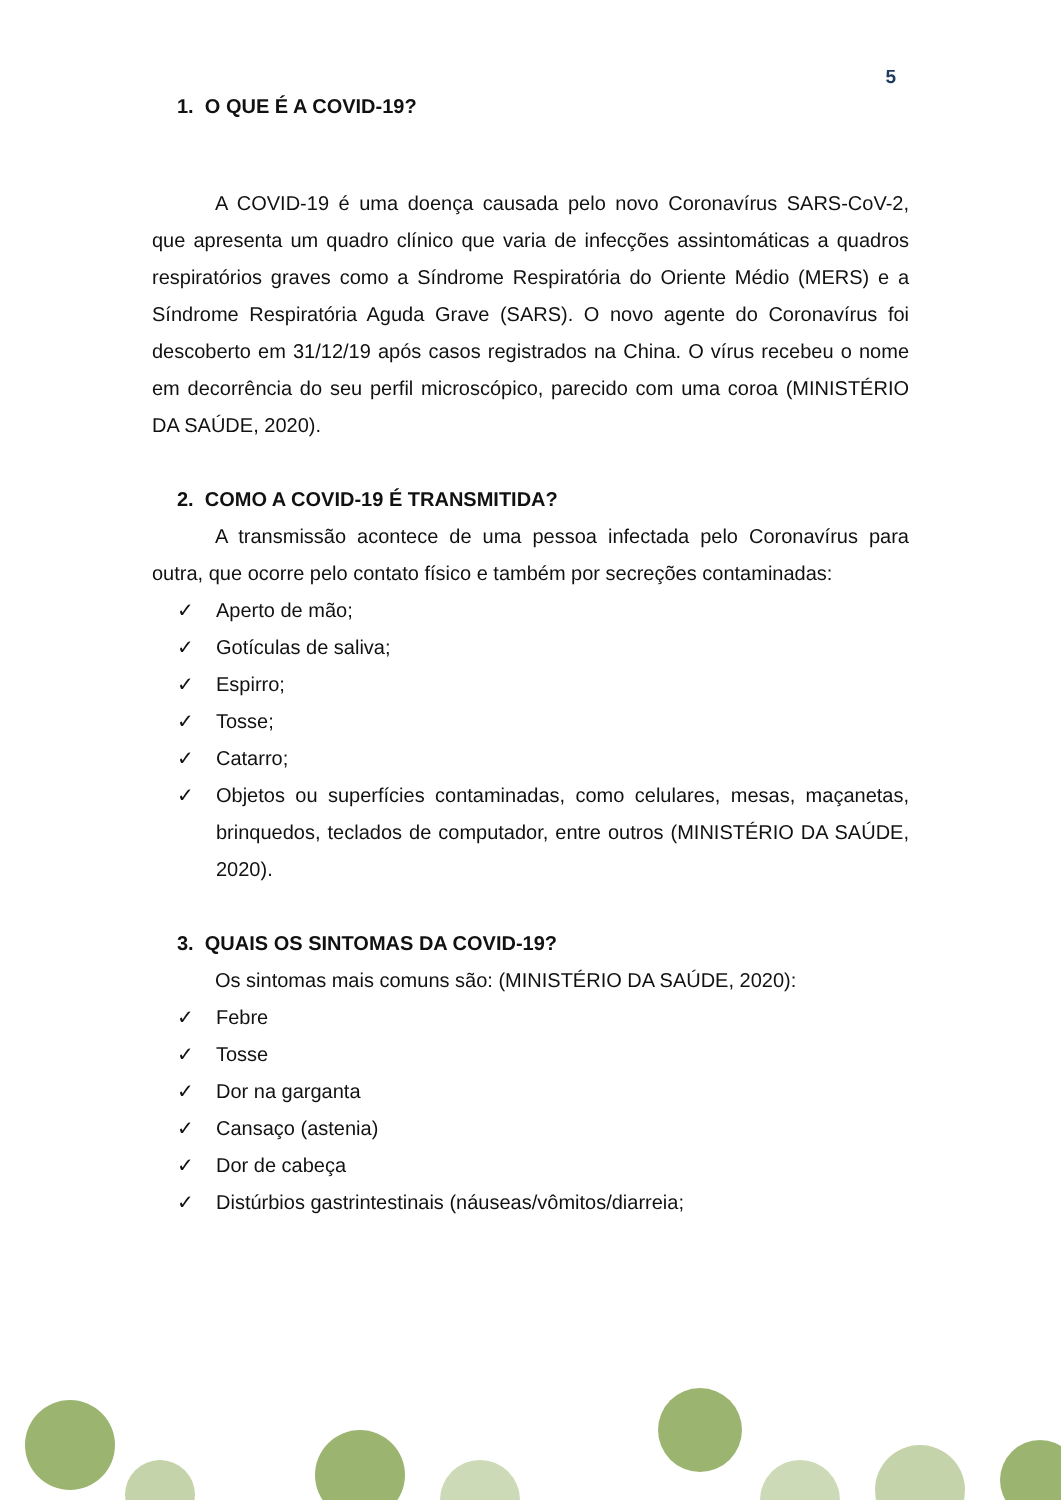5
1. O QUE É A COVID-19?
A COVID-19 é uma doença causada pelo novo Coronavírus SARS-CoV-2, que apresenta um quadro clínico que varia de infecções assintomáticas a quadros respiratórios graves como a Síndrome Respiratória do Oriente Médio (MERS) e a Síndrome Respiratória Aguda Grave (SARS). O novo agente do Coronavírus foi descoberto em 31/12/19 após casos registrados na China. O vírus recebeu o nome em decorrência do seu perfil microscópico, parecido com uma coroa (MINISTÉRIO DA SAÚDE, 2020).
2. COMO A COVID-19 É TRANSMITIDA?
A transmissão acontece de uma pessoa infectada pelo Coronavírus para outra, que ocorre pelo contato físico e também por secreções contaminadas:
✓ Aperto de mão;
✓ Gotículas de saliva;
✓ Espirro;
✓ Tosse;
✓ Catarro;
✓ Objetos ou superfícies contaminadas, como celulares, mesas, maçanetas, brinquedos, teclados de computador, entre outros (MINISTÉRIO DA SAÚDE, 2020).
3. QUAIS OS SINTOMAS DA COVID-19?
Os sintomas mais comuns são: (MINISTÉRIO DA SAÚDE, 2020):
✓ Febre
✓ Tosse
✓ Dor na garganta
✓ Cansaço (astenia)
✓ Dor de cabeça
✓ Distúrbios gastrintestinais (náuseas/vômitos/diarreia;